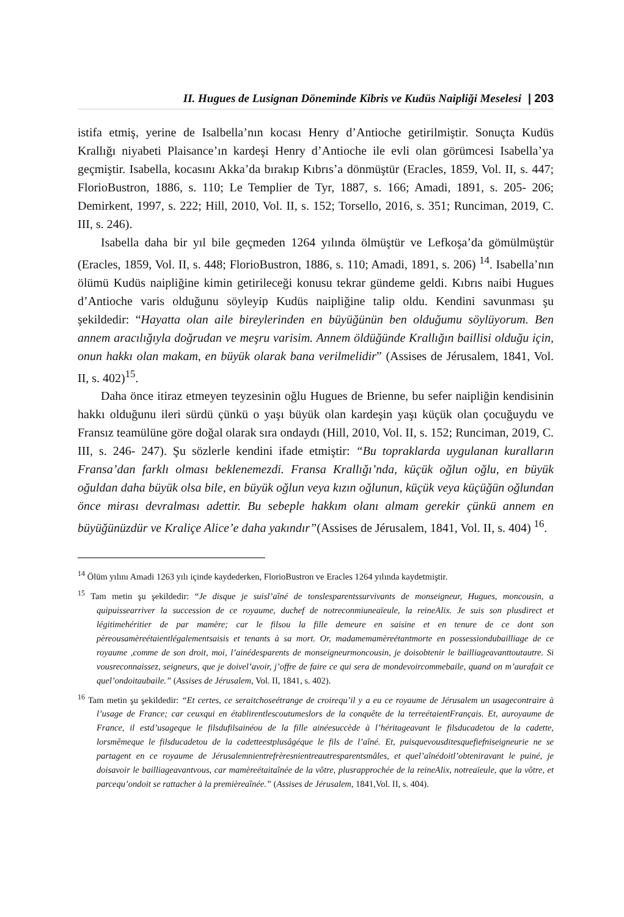II. Hugues de Lusignan Döneminde Kibris ve Kudüs Naipliği Meselesi | 203
istifa etmiş, yerine de Isalbella’nın kocası Henry d’Antioche getirilmiştir. Sonuçta Kudüs Krallığı niyabeti Plaisance’ın kardeşi Henry d’Antioche ile evli olan görümcesi Isabella’ya geçmiştir. Isabella, kocasını Akka’da bırakıp Kıbrıs’a dönmüştür (Eracles, 1859, Vol. II, s. 447; FlorioBustron, 1886, s. 110; Le Templier de Tyr, 1887, s. 166; Amadi, 1891, s. 205- 206; Demirkent, 1997, s. 222; Hill, 2010, Vol. II, s. 152; Torsello, 2016, s. 351; Runciman, 2019, C. III, s. 246).
Isabella daha bir yıl bile geçmeden 1264 yılında ölmüştür ve Lefkoşa’da gömülmüştür (Eracles, 1859, Vol. II, s. 448; FlorioBustron, 1886, s. 110; Amadi, 1891, s. 206) <sup>14</sup>. Isabella’nın ölümü Kudüs naipliğine kimin getirileceği konusu tekrar gündeme geldi. Kıbrıs naibi Hugues d’Antioche varis olduğunu söyleyip Kudüs naipliğine talip oldu. Kendini savunması şu şekildedir: “Hayatta olan aile bireylerinden en büyüğünün ben olduğumu söylüyorum. Ben annem aracılığıyla doğrudan ve meşru varisim. Annem öldüğünde Krallığın baillisi olduğu için, onun hakkı olan makam, en büyük olarak bana verilmelidir” (Assises de Jérusalem, 1841, Vol. II, s. 402)<sup>15</sup>.
Daha önce itiraz etmeyen teyzesinin oğlu Hugues de Brienne, bu sefer naipliğin kendisinin hakkı olduğunu ileri sürdü çünkü o yaşı büyük olan kardeşin yaşı küçük olan çocuğuydu ve Fransız teamülüne göre doğal olarak sıra ondaydı (Hill, 2010, Vol. II, s. 152; Runciman, 2019, C. III, s. 246- 247). Şu sözlerle kendini ifade etmiştir: “Bu topraklarda uygulanan kuralların Fransa’dan farklı olması beklenemezdi. Fransa Krallığı’nda, küçük oğlun oğlu, en büyük oğuldan daha büyük olsa bile, en büyük oğlun veya kızın oğlunun, küçük veya küçüğün oğlundan önce mirası devralması adettir. Bu sebeple hakkım olanı almam gerekir çünkü annem en büyüğünüzdür ve Kraliçe Alice’e daha yakındır”(Assises de Jérusalem, 1841, Vol. II, s. 404) <sup>16</sup>.
<sup>14</sup> Ölüm yılını Amadi 1263 yılı içinde kaydederken, FlorioBustron ve Eracles 1264 yılında kaydetmiştir.
<sup>15</sup> Tam metin şu şekildedir: “Je disque je suisl’aîné de tonslesparentssurvivants de monseigneur, Hugues, moncousin, a quipuissearriver la succession de ce royaume, duchef de notreconmiuneaïeule, la reineAlix. Je suis son plusdirect et légitimehéritier de par mamère; car le filsou la fille demeure en saisine et en tenure de ce dont son pèreousamèreétaientlégalementsaisis et tenants à sa mort. Or, madamemamèreétantmorte en possessiondubailliage de ce royaume ,comme de son droit, moi, l’ainédesparents de monseigneurmoncousin, je doisobtenir le bailliageavanttoutautre. Si vousreconnaissez, seigneurs, que je doivel’avoir, j’offre de faire ce qui sera de mondevoircommebaile, quand on m’aurafait ce quel’ondoitaubaile.” (Assises de Jérusalem, Vol. II, 1841, s. 402).
<sup>16</sup> Tam metin şu şekildedir: “Et certes, ce seraitchoseétrange de croirequ’il y a eu ce royaume de Jérusalem un usagecontraire à l’usage de France; car ceuxqui en établirentlescoutumeslors de la conquête de la terreétaientFrançais. Et, auroyaume de France, il estd’usageque le filsdufilsainéou de la fille ainéesuccède à l’héritageavant le filsducadetou de la cadette, lorsmêmeque le filsducadetou de la cadetteestplusâgéque le fils de l’aîné. Et, puisquevousditesquefiefniseigneurie ne se partagent en ce royaume de Jérusalemnientrefrèresnientreautresparentsmâles, et quel’aînédoitl’obteniravant le puiné, je doisavoir le bailliageavantvous, car mamèreétaitaînée de la vôtre, plusrapprochée de la reineAlix, notreaïeule, que la vôtre, et parcequ’ondoit se rattacher à la premièreaînée.” (Assises de Jérusalem, 1841,Vol. II, s. 404).